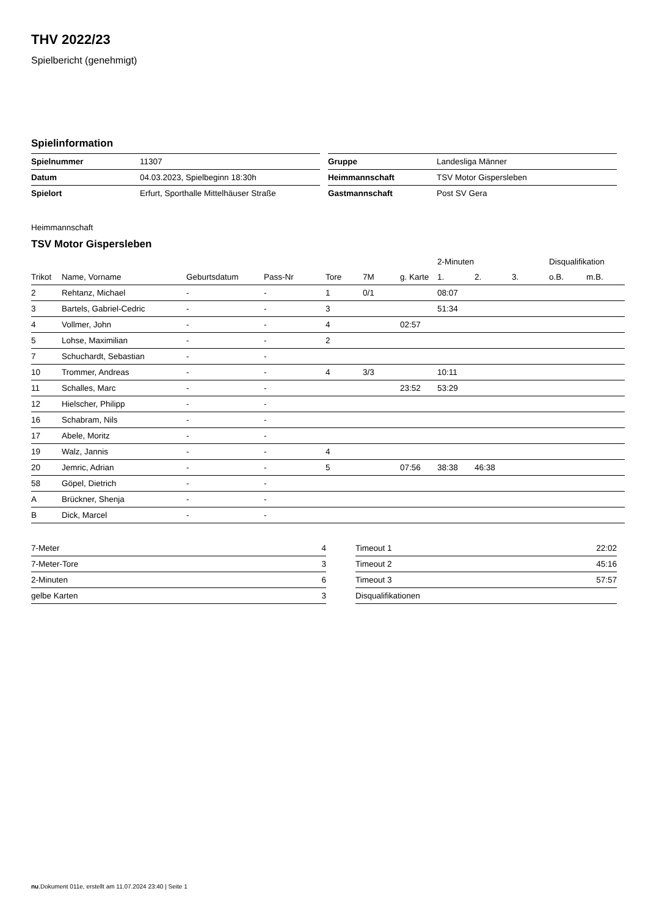THV 2022/23
Spielbericht (genehmigt)
Spielinformation
| Spielnummer | 11307 |
| Datum | 04.03.2023, Spielbeginn 18:30h |
| Spielort | Erfurt, Sporthalle Mittelhäuser Straße |
| Gruppe | Landesliga Männer |
| Heimmannschaft | TSV Motor Gispersleben |
| Gastmannschaft | Post SV Gera |
Heimmannschaft
TSV Motor Gispersleben
| | | | | | | | 2-Minuten | | | Disqualifikation | |
| --- | --- | --- | --- | --- | --- | --- | --- | --- | --- | --- | --- |
| Trikot | Name, Vorname | Geburtsdatum | Pass-Nr | Tore | 7M | g. Karte | 1. | 2. | 3. | o.B. | m.B. |
| 2 | Rehtanz, Michael | - | - | 1 | 0/1 | | 08:07 | | | | |
| 3 | Bartels, Gabriel-Cedric | - | - | 3 | | | 51:34 | | | | |
| 4 | Vollmer, John | - | - | 4 | | 02:57 | | | | | |
| 5 | Lohse, Maximilian | - | - | 2 | | | | | | | |
| 7 | Schuchardt, Sebastian | - | - | | | | | | | | |
| 10 | Trommer, Andreas | - | - | 4 | 3/3 | | 10:11 | | | | |
| 11 | Schalles, Marc | - | - | | | 23:52 | 53:29 | | | | |
| 12 | Hielscher, Philipp | - | - | | | | | | | | |
| 16 | Schabram, Nils | - | - | | | | | | | | |
| 17 | Abele, Moritz | - | - | | | | | | | | |
| 19 | Walz, Jannis | - | - | 4 | | | | | | | |
| 20 | Jemric, Adrian | - | - | 5 | | 07:56 | 38:38 | 46:38 | | | |
| 58 | Göpel, Dietrich | - | - | | | | | | | | |
| A | Brückner, Shenja | - | - | | | | | | | | |
| B | Dick, Marcel | - | - | | | | | | | | |
| 7-Meter | 4 |
| 7-Meter-Tore | 3 |
| 2-Minuten | 6 |
| gelbe Karten | 3 |
| Timeout 1 | 22:02 |
| Timeout 2 | 45:16 |
| Timeout 3 | 57:57 |
| Disqualifikationen | |
nu.Dokument 011e, erstellt am 11.07.2024 23:40 | Seite 1